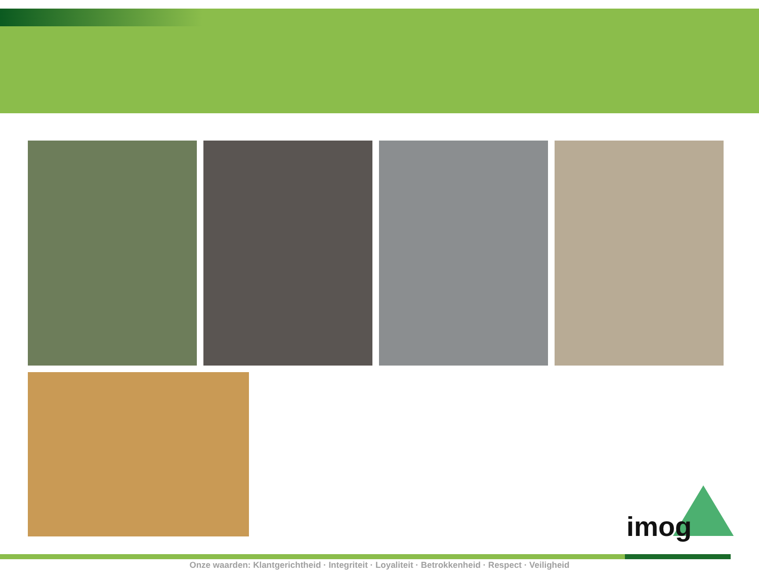imog
Onze waarden: Klantgerichtheid · Integriteit · Loyaliteit · Betrokkenheid · Respect · Veiligheid